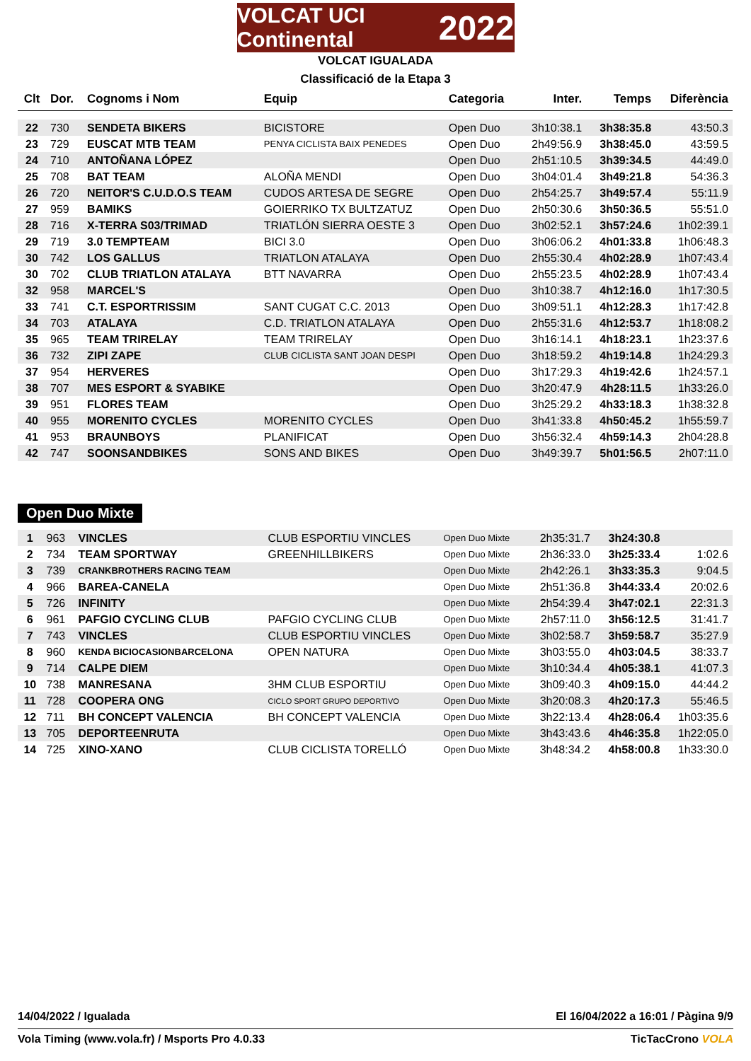VOLCAT UCI Continental 2022
VOLCAT IGUALADA
Classificació de la Etapa 3
| Clt | Dor. | Cognoms i Nom | Equip | Categoria | Inter. | Temps | Diferència |
| --- | --- | --- | --- | --- | --- | --- | --- |
| 22 | 730 | SENDETA BIKERS | BICISTORE | Open Duo | 3h10:38.1 | 3h38:35.8 | 43:50.3 |
| 23 | 729 | EUSCAT MTB TEAM | PENYA CICLISTA BAIX PENEDES | Open Duo | 2h49:56.9 | 3h38:45.0 | 43:59.5 |
| 24 | 710 | ANTOÑANA LÓPEZ | | Open Duo | 2h51:10.5 | 3h39:34.5 | 44:49.0 |
| 25 | 708 | BAT TEAM | ALOÑA MENDI | Open Duo | 3h04:01.4 | 3h49:21.8 | 54:36.3 |
| 26 | 720 | NEITOR'S C.U.D.O.S TEAM | CUDOS ARTESA DE SEGRE | Open Duo | 2h54:25.7 | 3h49:57.4 | 55:11.9 |
| 27 | 959 | BAMIKS | GOIERRIKO TX BULTZATUZ | Open Duo | 2h50:30.6 | 3h50:36.5 | 55:51.0 |
| 28 | 716 | X-TERRA S03/TRIMAD | TRIATLÓN SIERRA OESTE 3 | Open Duo | 3h02:52.1 | 3h57:24.6 | 1h02:39.1 |
| 29 | 719 | 3.0 TEMPTEAM | BICI 3.0 | Open Duo | 3h06:06.2 | 4h01:33.8 | 1h06:48.3 |
| 30 | 742 | LOS GALLUS | TRIATLON ATALAYA | Open Duo | 2h55:30.4 | 4h02:28.9 | 1h07:43.4 |
| 30 | 702 | CLUB TRIATLON ATALAYA | BTT NAVARRA | Open Duo | 2h55:23.5 | 4h02:28.9 | 1h07:43.4 |
| 32 | 958 | MARCEL'S | | Open Duo | 3h10:38.7 | 4h12:16.0 | 1h17:30.5 |
| 33 | 741 | C.T. ESPORTRISSIM | SANT CUGAT C.C. 2013 | Open Duo | 3h09:51.1 | 4h12:28.3 | 1h17:42.8 |
| 34 | 703 | ATALAYA | C.D. TRIATLON ATALAYA | Open Duo | 2h55:31.6 | 4h12:53.7 | 1h18:08.2 |
| 35 | 965 | TEAM TRIRELAY | TEAM TRIRELAY | Open Duo | 3h16:14.1 | 4h18:23.1 | 1h23:37.6 |
| 36 | 732 | ZIPI ZAPE | CLUB CICLISTA SANT JOAN DESPI | Open Duo | 3h18:59.2 | 4h19:14.8 | 1h24:29.3 |
| 37 | 954 | HERVERES | | Open Duo | 3h17:29.3 | 4h19:42.6 | 1h24:57.1 |
| 38 | 707 | MES ESPORT & SYABIKE | | Open Duo | 3h20:47.9 | 4h28:11.5 | 1h33:26.0 |
| 39 | 951 | FLORES TEAM | | Open Duo | 3h25:29.2 | 4h33:18.3 | 1h38:32.8 |
| 40 | 955 | MORENITO CYCLES | MORENITO CYCLES | Open Duo | 3h41:33.8 | 4h50:45.2 | 1h55:59.7 |
| 41 | 953 | BRAUNBOYS | PLANIFICAT | Open Duo | 3h56:32.4 | 4h59:14.3 | 2h04:28.8 |
| 42 | 747 | SOONSANDBIKES | SONS AND BIKES | Open Duo | 3h49:39.7 | 5h01:56.5 | 2h07:11.0 |
Open Duo Mixte
| 1 | 963 | VINCLES | CLUB ESPORTIU VINCLES | Open Duo Mixte | 2h35:31.7 | 3h24:30.8 | |
| 2 | 734 | TEAM SPORTWAY | GREENHILLBIKERS | Open Duo Mixte | 2h36:33.0 | 3h25:33.4 | 1:02.6 |
| 3 | 739 | CRANKBROTHERS RACING TEAM | | Open Duo Mixte | 2h42:26.1 | 3h33:35.3 | 9:04.5 |
| 4 | 966 | BAREA-CANELA | | Open Duo Mixte | 2h51:36.8 | 3h44:33.4 | 20:02.6 |
| 5 | 726 | INFINITY | | Open Duo Mixte | 2h54:39.4 | 3h47:02.1 | 22:31.3 |
| 6 | 961 | PAFGIO CYCLING CLUB | PAFGIO CYCLING CLUB | Open Duo Mixte | 2h57:11.0 | 3h56:12.5 | 31:41.7 |
| 7 | 743 | VINCLES | CLUB ESPORTIU VINCLES | Open Duo Mixte | 3h02:58.7 | 3h59:58.7 | 35:27.9 |
| 8 | 960 | KENDA BICIOCASIONBARCELONA | OPEN NATURA | Open Duo Mixte | 3h03:55.0 | 4h03:04.5 | 38:33.7 |
| 9 | 714 | CALPE DIEM | | Open Duo Mixte | 3h10:34.4 | 4h05:38.1 | 41:07.3 |
| 10 | 738 | MANRESANA | 3HM CLUB ESPORTIU | Open Duo Mixte | 3h09:40.3 | 4h09:15.0 | 44:44.2 |
| 11 | 728 | COOPERA ONG | CICLO SPORT GRUPO DEPORTIVO | Open Duo Mixte | 3h20:08.3 | 4h20:17.3 | 55:46.5 |
| 12 | 711 | BH CONCEPT VALENCIA | BH CONCEPT VALENCIA | Open Duo Mixte | 3h22:13.4 | 4h28:06.4 | 1h03:35.6 |
| 13 | 705 | DEPORTEENRUTA | | Open Duo Mixte | 3h43:43.6 | 4h46:35.8 | 1h22:05.0 |
| 14 | 725 | XINO-XANO | CLUB CICLISTA TORELLÓ | Open Duo Mixte | 3h48:34.2 | 4h58:00.8 | 1h33:30.0 |
14/04/2022 / Igualada El 16/04/2022 a 16:01 / Pàgina 9/9
Vola Timing (www.vola.fr) / Msports Pro 4.0.33 TicTacCrono VOLA